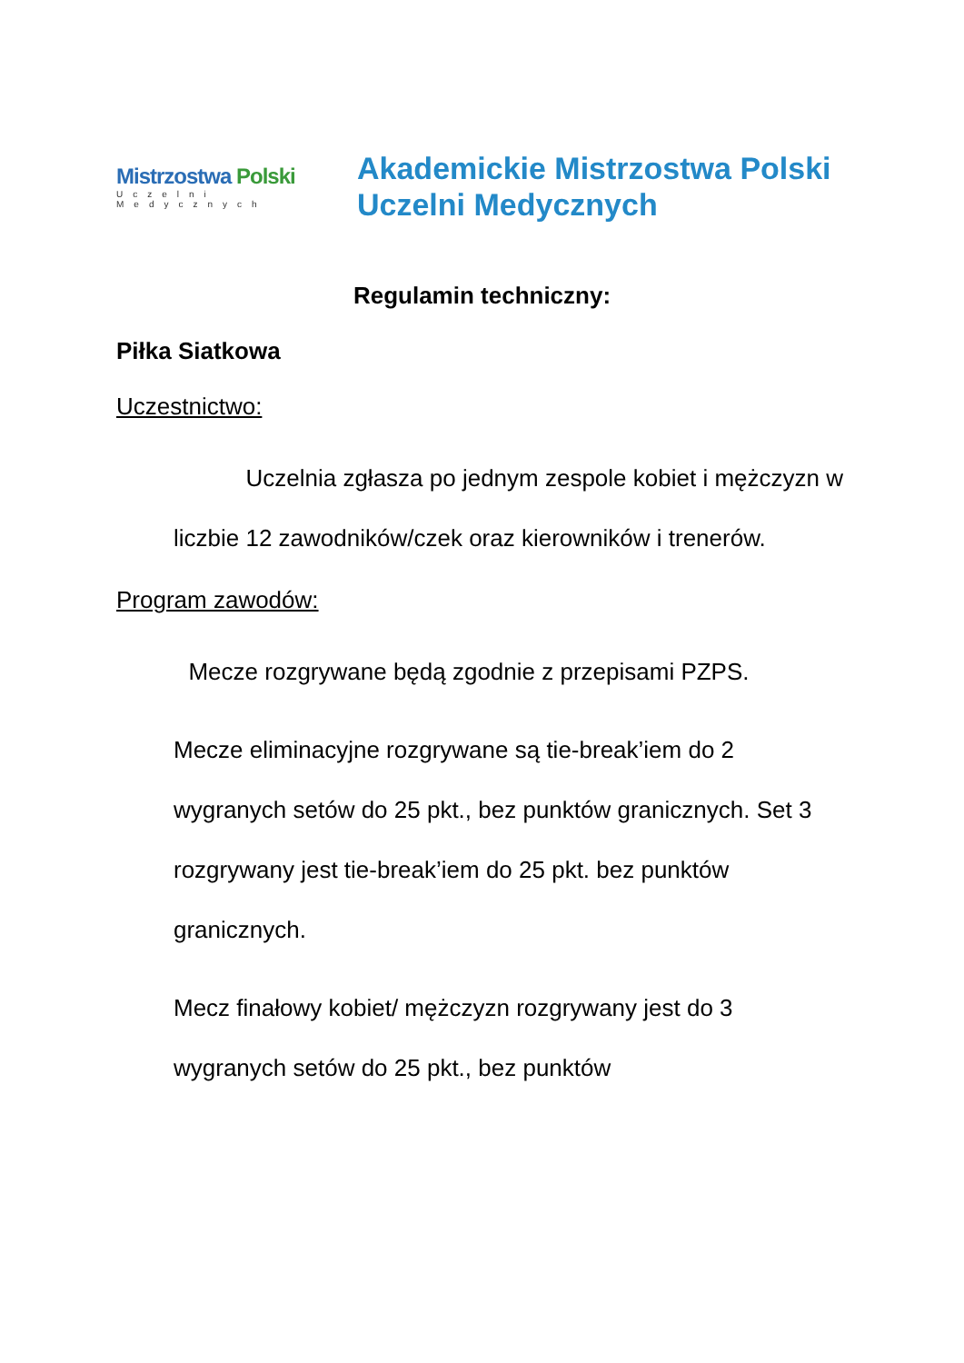Mistrzostwa Polski
Uczelni Medycznych
Akademickie Mistrzostwa Polski
Uczelni Medycznych
Regulamin techniczny:
Piłka Siatkowa
Uczestnictwo:
Uczelnia zgłasza po jednym zespole kobiet i mężczyzn w liczbie 12 zawodników/czek oraz kierowników i trenerów.
Program zawodów:
Mecze rozgrywane będą zgodnie z przepisami PZPS.
Mecze eliminacyjne rozgrywane są tie-break’iem do 2 wygranych setów do 25 pkt., bez punktów granicznych. Set 3 rozgrywany jest tie-break’iem do 25 pkt. bez punktów granicznych.
Mecz finałowy kobiet/ mężczyzn rozgrywany jest do 3 wygranych setów do 25 pkt., bez punktów